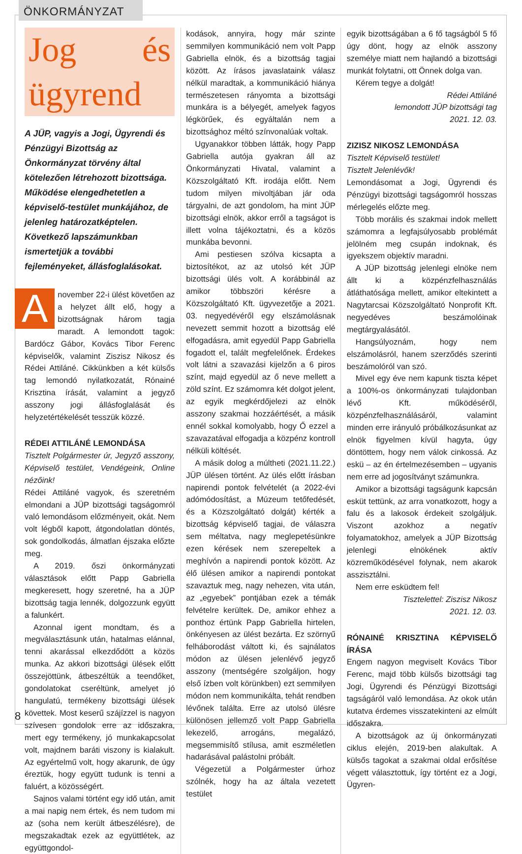ÖNKORMÁNYZAT
Jog és ügyrend
A JÜP, vagyis a Jogi, Ügyrendi és Pénzügyi Bizottság az Önkormányzat törvény által kötelezően létrehozott bizottsága. Működése elengedhetetlen a képviselő-testület munkájához, de jelenleg határozatképtelen. Következő lapszámunkban ismertetjük a további fejleményeket, állásfoglalásokat.
Anovember 22-i ülést követően az a helyzet állt elő, hogy a bizottságnak három tagja maradt. A lemondott tagok: Bardócz Gábor, Kovács Tibor Ferenc képviselők, valamint Ziszisz Nikosz és Rédei Attiláné. Cikkünkben a két külsős tag lemondó nyilatkozatát, Rónainé Krisztina írását, valamint a jegyző asszony jogi állásfoglalását és helyzetértékelését tesszük közzé.
RÉDEI ATTILÁNÉ LEMONDÁSA
Tisztelt Polgármester úr, Jegyző asszony, Képviselő testület, Vendégeink, Online nézőink!
Rédei Attiláné vagyok, és szeretném elmondani a JÜP bizottsági tagságomról való lemondásom előzményeit, okát. Nem volt légből kapott, átgondolatlan döntés, sok gondolkodás, álmatlan éjszaka előzte meg.
A 2019. őszi önkormányzati választások előtt Papp Gabriella megkeresett, hogy szeretné, ha a JÜP bizottság tagja lennék, dolgozzunk együtt a falunkért.
Azonnal igent mondtam, és a megválasztásunk után, hatalmas elánnal, tenni akarással elkezdődött a közös munka. Az akkori bizottsági ülések előtt összejöttünk, átbeszéltük a teendőket, gondolatokat cseréltünk, amelyet jó hangulatú, termékeny bizottsági ülések követtek. Most keserű szájízzel is nagyon szívesen gondolok erre az időszakra, mert egy termékeny, jó munkakapcsolat volt, majdnem baráti viszony is kialakult. Az egyértelmű volt, hogy akarunk, de úgy éreztük, hogy együtt tudunk is tenni a faluért, a közösségért.
Sajnos valami történt egy idő után, amit a mai napig nem értek, és nem tudom mi az (soha nem került átbeszélésre), de megszakadtak ezek az együttlétek, az együttgondol-
kodások, annyira, hogy már szinte semmilyen kommunikáció nem volt Papp Gabriella elnök, és a bizottság tagjai között. Az írásos javaslataink válasz nélkül maradtak, a kommunikáció hiánya természetesen rányomta a bizottsági munkára is a bélyegét, amelyek fagyos légkörűek, és egyáltalán nem a bizottsághoz méltó színvonalúak voltak.
Ugyanakkor többen látták, hogy Papp Gabriella autója gyakran áll az Önkormányzati Hivatal, valamint a Közszolgáltató Kft. irodája előtt. Nem tudom milyen mivoltjában jár oda tárgyalni, de azt gondolom, ha mint JÜP bizottsági elnök, akkor erről a tagságot is illett volna tájékoztatni, és a közös munkába bevonni.
Ami pestiesen szólva kicsapta a biztosítékot, az az utolsó két JÜP bizottsági ülés volt. A korábbinál az amikor többszöri kérésre a Közszolgáltató Kft. ügyvezetője a 2021. 03. negyedévéről egy elszámolásnak nevezett semmit hozott a bizottság elé elfogadásra, amit egyedül Papp Gabriella fogadott el, talált megfelelőnek. Érdekes volt látni a szavazási kijelzőn a 6 piros színt, majd egyedül az ő neve mellett a zöld színt. Ez számomra két dolgot jelent, az egyik megkérdőjelezi az elnök asszony szakmai hozzáértését, a másik ennél sokkal komolyabb, hogy Ő ezzel a szavazatával elfogadja a közpénz kontroll nélküli költését.
A másik dolog a múltheti (2021.11.22.) JÜP ülésen történt. Az ülés előtt írásban napirendi pontok felvételét (a 2022-évi adómódosítást, a Múzeum tetőfedését, és a Közszolgáltató dolgát) kérték a bizottság képviselő tagjai, de válaszra sem méltatva, nagy meglepetésünkre ezen kérések nem szerepeltek a meghívón a napirendi pontok között. Az élő ülésen amikor a napirendi pontokat szavaztuk meg, nagy nehezen, vita után, az „egyebek” pontjában ezek a témák felvételre kerültek. De, amikor ehhez a ponthoz értünk Papp Gabriella hirtelen, önkényesen az ülést bezárta. Ez szörnyű felháborodást váltott ki, és sajnálatos módon az ülésen jelenlévő jegyző asszony (mentségére szolgáljon, hogy első ízben volt körünkben) ezt semmilyen módon nem kommunikálta, tehát rendben lévőnek találta. Erre az utolsó ülésre különösen jellemző volt Papp Gabriella lekezelő, arrogáns, megalázó, megsemmisítő stílusa, amit eszméletlen hadarásával palástolni próbált.
Végezetül a Polgármester úrhoz szólnék, hogy ha az általa vezetett testület
egyik bizottságában a 6 fő tagságból 5 fő úgy dönt, hogy az elnök asszony személye miatt nem hajlandó a bizottsági munkát folytatni, ott Önnek dolga van.
Kérem tegye a dolgát!
Rédei Attiláné
lemondott JÜP bizottsági tag
2021. 12. 03.
ZIZISZ NIKOSZ LEMONDÁSA
Tisztelt Képviselő testület!
Tisztelt Jelenlévők!
Lemondásomat a Jogi, Ügyrendi és Pénzügyi bizottsági tagságomról hosszas mérlegelés előzte meg.
Több morális és szakmai indok mellett számomra a legfajsúlyosabb problémát jelölném meg csupán indoknak, és igyekszem objektív maradni.
A JÜP bizottság jelenlegi elnöke nem állt ki a közpénzfelhasználás átláthatósága mellett, amikor eltekintett a Nagytarcsai Közszolgáltató Nonprofit Kft. negyedéves beszámolóinak megtárgyalásától.
Hangsúlyoznám, hogy nem elszámolásról, hanem szerződés szerinti beszámolóról van szó.
Mivel egy éve nem kapunk tiszta képet a 100%-os önkormányzati tulajdonban lévő Kft. működéséről, közpénzfelhasználásáról, valamint minden erre irányuló próbálkozásunkat az elnök figyelmen kívül hagyta, úgy döntöttem, hogy nem válok cinkossá. Az eskü – az én értelmezésemben – ugyanis nem erre ad jogosítványt számunkra.
Amikor a bizottsági tagságunk kapcsán esküt tettünk, az arra vonatkozott, hogy a falu és a lakosok érdekeit szolgáljuk. Viszont azokhoz a negatív folyamatokhoz, amelyek a JÜP Bizottság jelenlegi elnökének aktív közreműködésével folynak, nem akarok asszisztálni.
Nem erre esküdtem fel!
Tisztelettel: Ziszisz Nikosz
2021. 12. 03.
RÓNAINÉ KRISZTINA KÉPVISELŐ ÍRÁSA
Engem nagyon megviselt Kovács Tibor Ferenc, majd több külsős bizottsági tag Jogi, Ügyrendi és Pénzügyi Bizottsági tagságáról való lemondása. Az okok után kutatva érdemes visszatekinteni az elmúlt időszakra.
A bizottságok az új önkormányzati ciklus elején, 2019-ben alakultak. A külsős tagokat a szakmai oldal erősítése végett választottuk, így történt ez a Jogi, Ügyren-
8